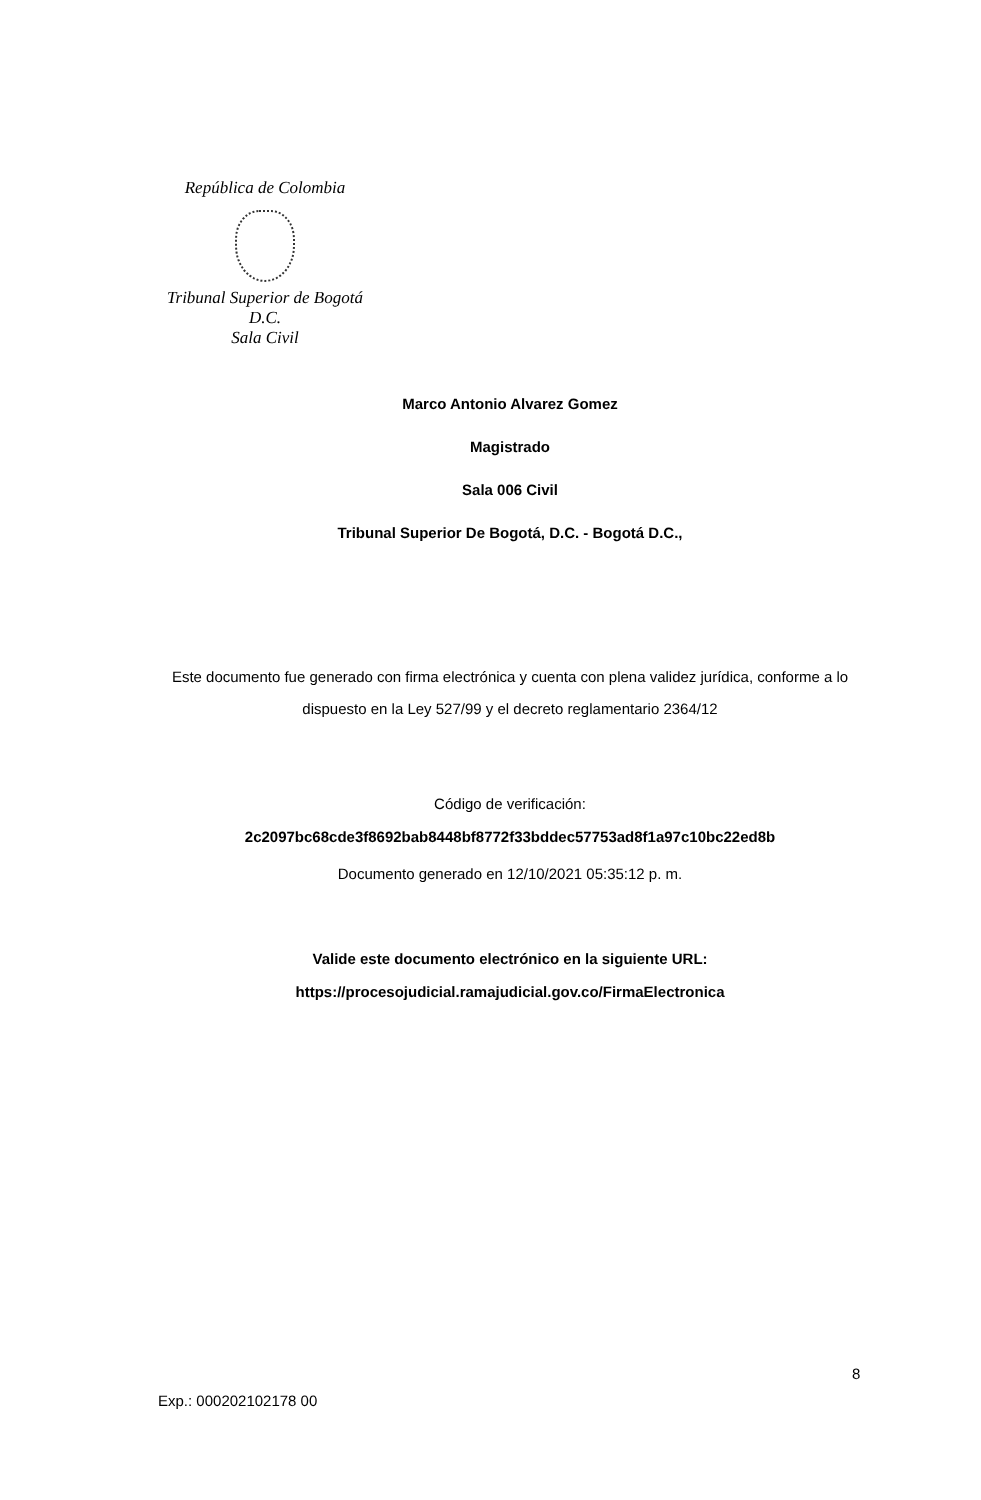República de Colombia
Tribunal Superior de Bogotá D.C.
Sala Civil
Marco Antonio Alvarez Gomez
Magistrado
Sala 006 Civil
Tribunal Superior De Bogotá, D.C. - Bogotá D.C.,
Este documento fue generado con firma electrónica y cuenta con plena validez jurídica, conforme a lo dispuesto en la Ley 527/99 y el decreto reglamentario 2364/12
Código de verificación:
2c2097bc68cde3f8692bab8448bf8772f33bddec57753ad8f1a97c10bc22ed8b
Documento generado en 12/10/2021 05:35:12 p. m.
Valide este documento electrónico en la siguiente URL:
https://procesojudicial.ramajudicial.gov.co/FirmaElectronica
8
Exp.: 000202102178 00